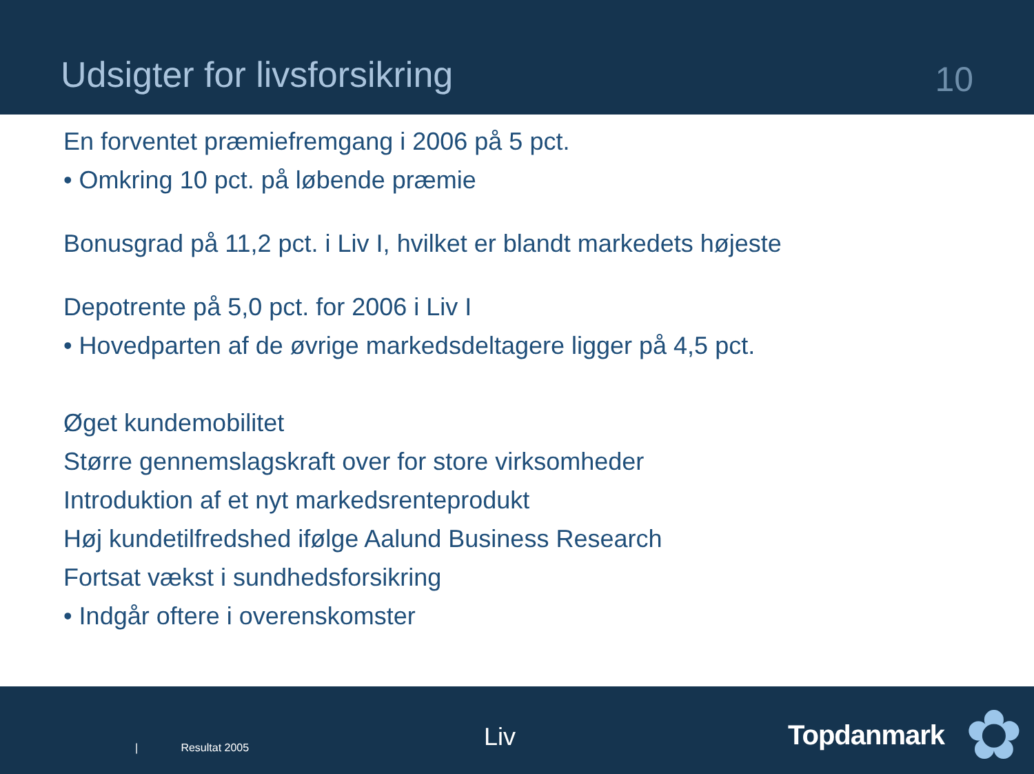Udsigter for livsforsikring
10
En forventet præmiefremgang i 2006 på 5 pct.
• Omkring 10 pct. på løbende præmie
Bonusgrad på 11,2 pct. i Liv I, hvilket er blandt markedets højeste
Depotrente på 5,0 pct. for 2006 i Liv I
• Hovedparten af de øvrige markedsdeltagere ligger på 4,5 pct.
Øget kundemobilitet
Større gennemslagskraft over for store virksomheder
Introduktion af et nyt markedsrenteprodukt
Høj kundetilfredshed ifølge Aalund Business Research
Fortsat vækst i sundhedsforsikring
• Indgår oftere i overenskomster
| Resultat 2005 Liv Topdanmark ✿